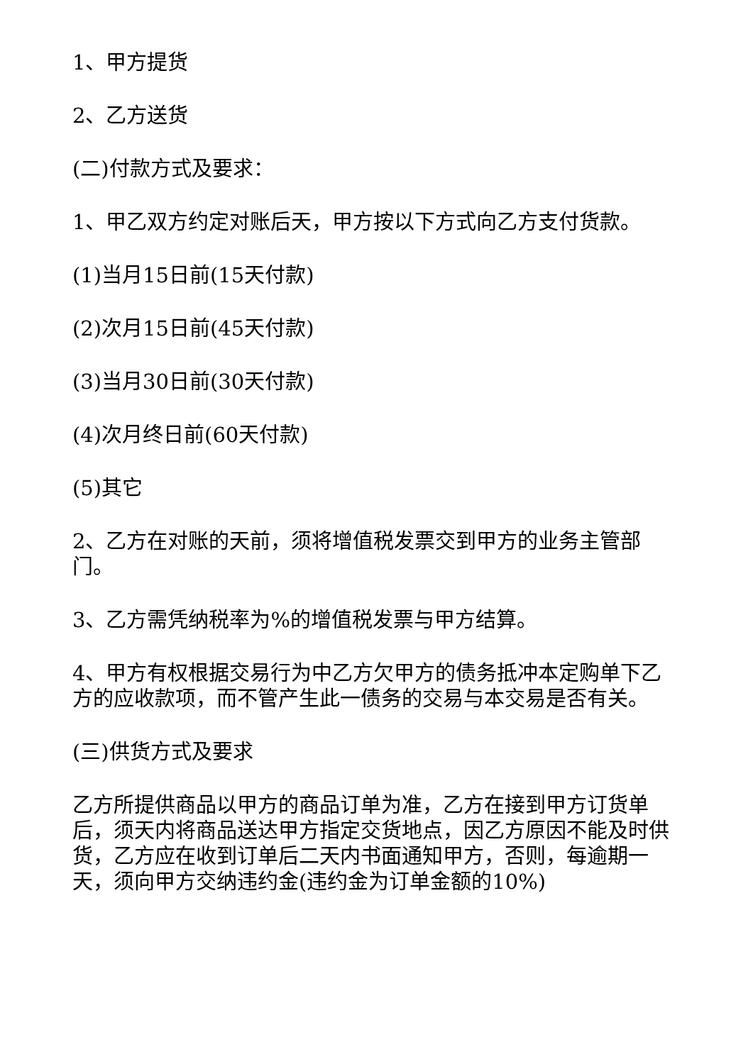1、甲方提货
2、乙方送货
(二)付款方式及要求：
1、甲乙双方约定对账后天，甲方按以下方式向乙方支付货款。
(1)当月15日前(15天付款)
(2)次月15日前(45天付款)
(3)当月30日前(30天付款)
(4)次月终日前(60天付款)
(5)其它
2、乙方在对账的天前，须将增值税发票交到甲方的业务主管部门。
3、乙方需凭纳税率为%的增值税发票与甲方结算。
4、甲方有权根据交易行为中乙方欠甲方的债务抵冲本定购单下乙方的应收款项，而不管产生此一债务的交易与本交易是否有关。
(三)供货方式及要求
乙方所提供商品以甲方的商品订单为准，乙方在接到甲方订货单后，须天内将商品送达甲方指定交货地点，因乙方原因不能及时供货，乙方应在收到订单后二天内书面通知甲方，否则，每逾期一天，须向甲方交纳违约金(违约金为订单金额的10%)